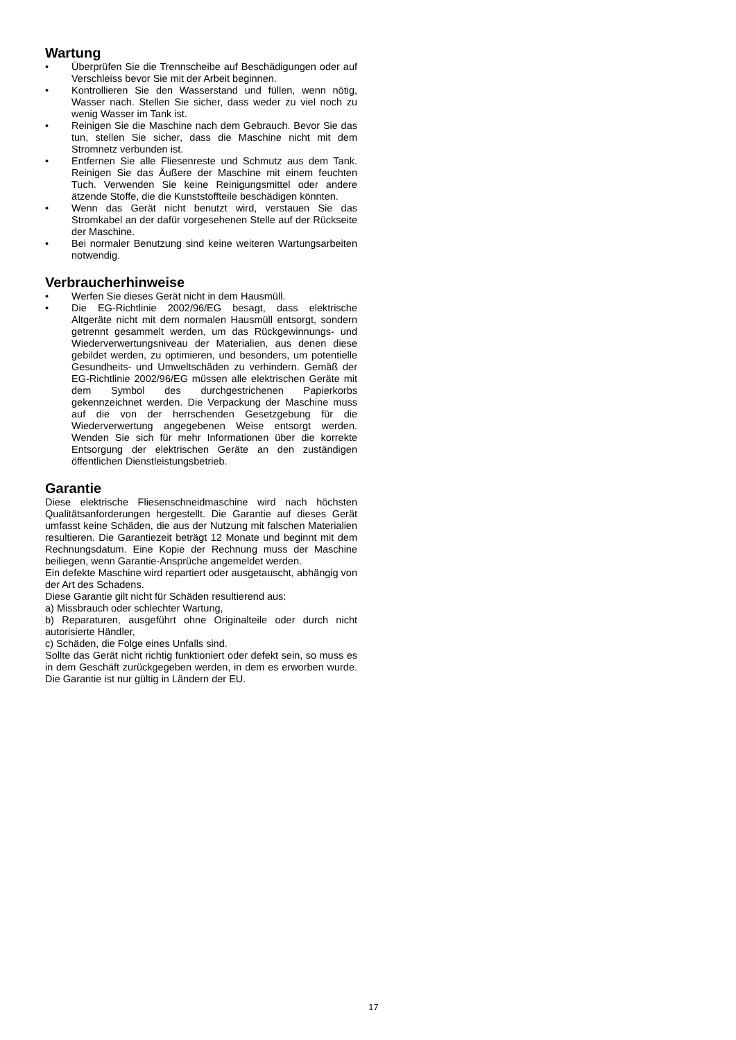Wartung
• Überprüfen Sie die Trennscheibe auf Beschädigungen oder auf Verschleiss bevor Sie mit der Arbeit beginnen.
• Kontrollieren Sie den Wasserstand und füllen, wenn nötig, Wasser nach. Stellen Sie sicher, dass weder zu viel noch zu wenig Wasser im Tank ist.
• Reinigen Sie die Maschine nach dem Gebrauch. Bevor Sie das tun, stellen Sie sicher, dass die Maschine nicht mit dem Stromnetz verbunden ist.
• Entfernen Sie alle Fliesenreste und Schmutz aus dem Tank. Reinigen Sie das Äußere der Maschine mit einem feuchten Tuch. Verwenden Sie keine Reinigungsmittel oder andere ätzende Stoffe, die die Kunststoffteile beschädigen könnten.
• Wenn das Gerät nicht benutzt wird, verstauen Sie das Stromkabel an der dafür vorgesehenen Stelle auf der Rückseite der Maschine.
• Bei normaler Benutzung sind keine weiteren Wartungsarbeiten notwendig.
Verbraucherhinweise
• Werfen Sie dieses Gerät nicht in dem Hausmüll.
• Die EG-Richtlinie 2002/96/EG besagt, dass elektrische Altgeräte nicht mit dem normalen Hausmüll entsorgt, sondern getrennt gesammelt werden, um das Rückgewinnungs- und Wiederverwertungsniveau der Materialien, aus denen diese gebildet werden, zu optimieren, und besonders, um potentielle Gesundheits- und Umweltschäden zu verhindern. Gemäß der EG-Richtlinie 2002/96/EG müssen alle elektrischen Geräte mit dem Symbol des durchgestrichenen Papierkorbs gekennzeichnet werden. Die Verpackung der Maschine muss auf die von der herrschenden Gesetzgebung für die Wiederverwertung angegebenen Weise entsorgt werden. Wenden Sie sich für mehr Informationen über die korrekte Entsorgung der elektrischen Geräte an den zuständigen öffentlichen Dienstleistungsbetrieb.
Garantie
Diese elektrische Fliesenschneidmaschine wird nach höchsten Qualitätsanforderungen hergestellt. Die Garantie auf dieses Gerät umfasst keine Schäden, die aus der Nutzung mit falschen Materialien resultieren. Die Garantiezeit beträgt 12 Monate und beginnt mit dem Rechnungsdatum. Eine Kopie der Rechnung muss der Maschine beiliegen, wenn Garantie-Ansprüche angemeldet werden.
Ein defekte Maschine wird repartiert oder ausgetauscht, abhängig von der Art des Schadens.
Diese Garantie gilt nicht für Schäden resultierend aus:
a) Missbrauch oder schlechter Wartung,
b) Reparaturen, ausgeführt ohne Originalteile oder durch nicht autorisierte Händler,
c) Schäden, die Folge eines Unfalls sind.
Sollte das Gerät nicht richtig funktioniert oder defekt sein, so muss es in dem Geschäft zurückgegeben werden, in dem es erworben wurde. Die Garantie ist nur gültig in Ländern der EU.
17